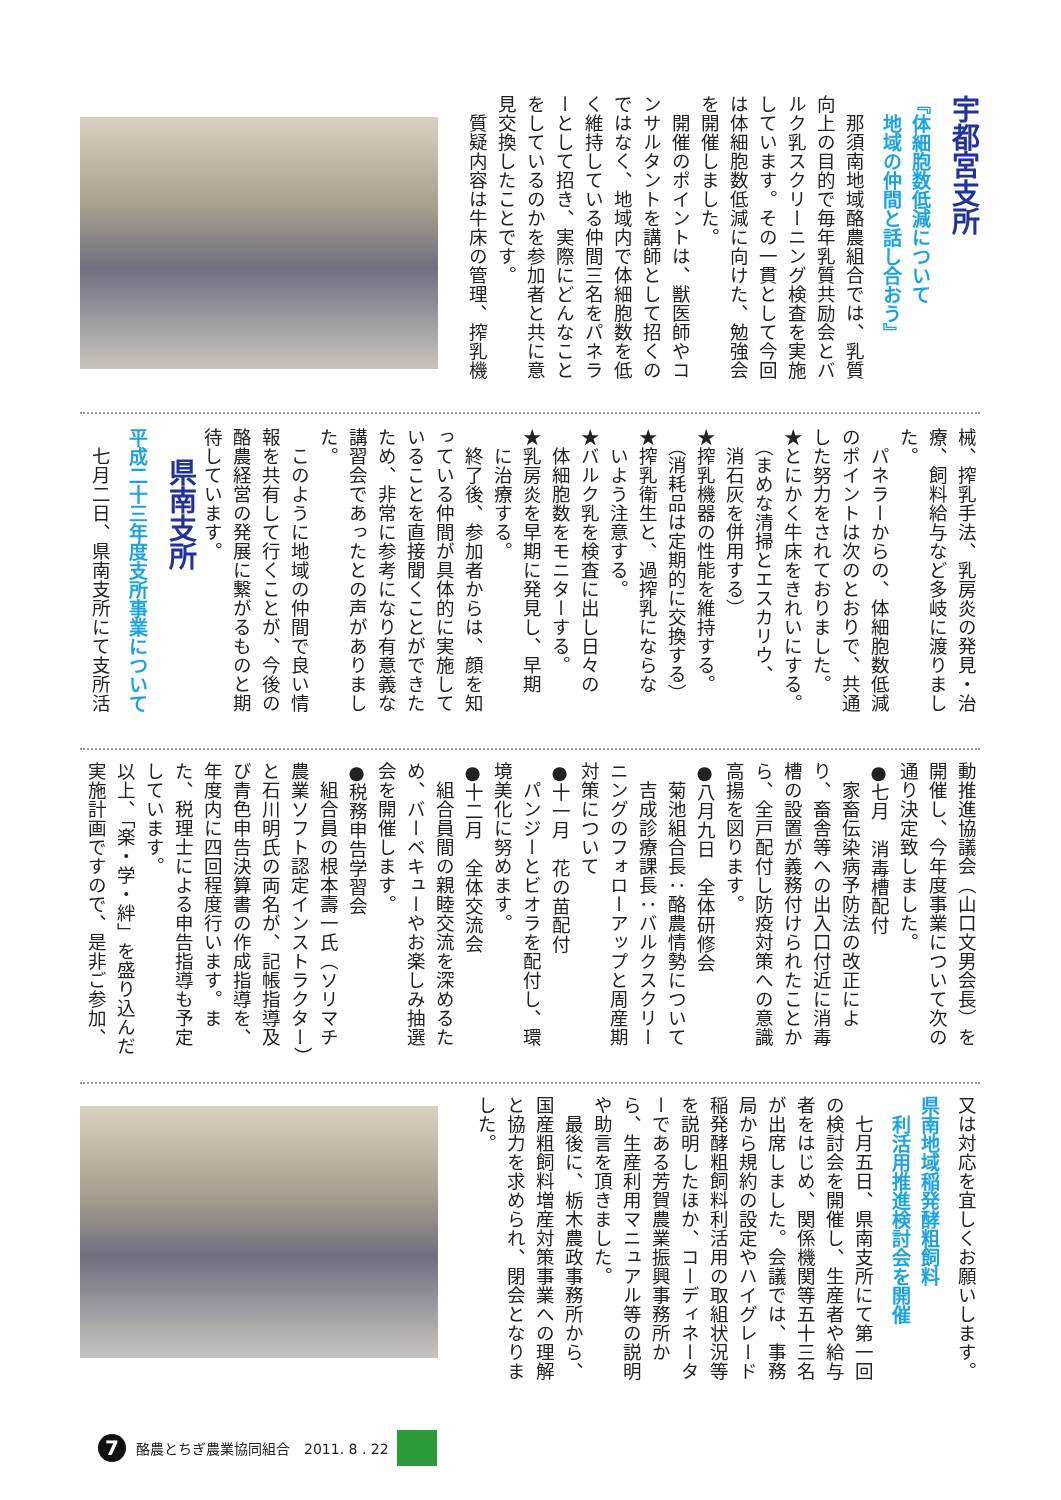宇都宮支所
『体細胞数低減について
　地域の仲間と話し合おう』
那須南地域酪農組合では、乳質向上の目的で毎年乳質共励会とバルク乳スクリーニング検査を実施しています。その一貫として今回は体細胞数低減に向けた、勉強会を開催しました。
開催のポイントは、獣医師やコンサルタントを講師として招くのではなく、地域内で体細胞数を低く維持している仲間三名をパネラーとして招き、実際にどんなことをしているのかを参加者と共に意見交換したことです。
質疑内容は牛床の管理、搾乳機
械、搾乳手法、乳房炎の発見・治療、飼料給与など多岐に渡りました。
パネラーからの、体細胞数低減のポイントは次のとおりで、共通した努力をされておりました。
★とにかく牛床をきれいにする。
　（まめな清掃とエスカリウ、
　消石灰を併用する）
★搾乳機器の性能を維持する。
　（消耗品は定期的に交換する）
★搾乳衛生と、過搾乳にならな
　いよう注意する。
★バルク乳を検査に出し日々の
　体細胞数をモニターする。
★乳房炎を早期に発見し、早期
　に治療する。
終了後、参加者からは、顔を知っている仲間が具体的に実施していることを直接聞くことができたため、非常に参考になり有意義な講習会であったとの声がありました。
このように地域の仲間で良い情報を共有して行くことが、今後の酪農経営の発展に繋がるものと期待しています。
県南支所
平成二十三年度支所事業について
七月二日、県南支所にて支所活
動推進協議会（山口文男会長）を開催し、今年度事業について次の通り決定致しました。
●七月　消毒槽配付
家畜伝染病予防法の改正により、畜舎等への出入口付近に消毒槽の設置が義務付けられたことから、全戸配付し防疫対策への意識高揚を図ります。
●八月九日　全体研修会
菊池組合長：酪農情勢について
吉成診療課長：バルクスクリーニングのフォローアップと周産期対策について
●十一月　花の苗配付
パンジーとビオラを配付し、環境美化に努めます。
●十二月　全体交流会
組合員間の親睦交流を深めるため、バーベキューやお楽しみ抽選会を開催します。
●税務申告学習会
組合員の根本壽一氏（ソリマチ農業ソフト認定インストラクター）と石川明氏の両名が、記帳指導及び青色申告決算書の作成指導を、年度内に四回程度行います。また、税理士による申告指導も予定しています。
以上、「楽・学・絆」を盛り込んだ実施計画ですので、是非ご参加、
又は対応を宜しくお願いします。
県南地域稲発酵粗飼料
　利活用推進検討会を開催
七月五日、県南支所にて第一回の検討会を開催し、生産者や給与者をはじめ、関係機関等五十三名が出席しました。会議では、事務局から規約の設定やハイグレード稲発酵粗飼料利活用の取組状況等を説明したほか、コーディネーターである芳賀農業振興事務所から、生産利用マニュアル等の説明や助言を頂きました。
最後に、栃木農政事務所から、国産粗飼料増産対策事業への理解と協力を求められ、閉会となりました。
7
酪農とちぎ農業協同組合　2011. 8 . 22